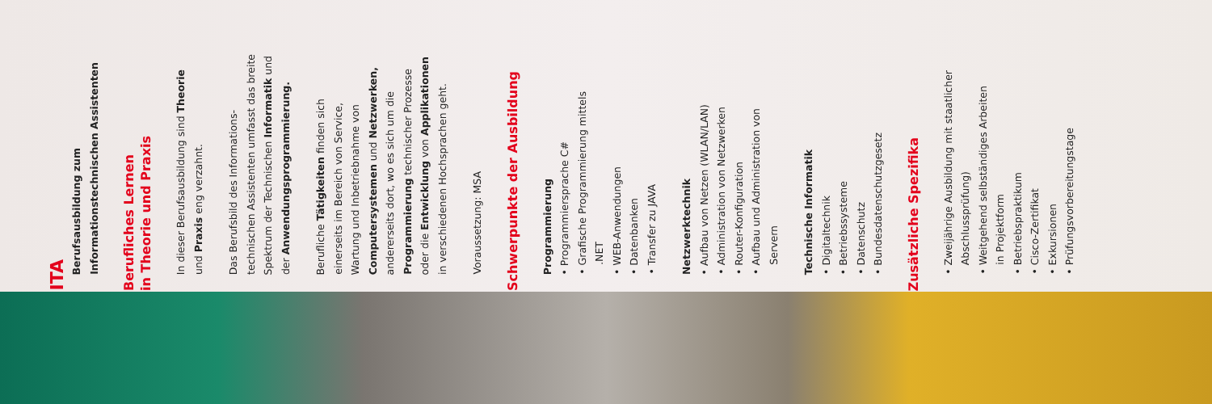ITA
Berufsausbildung zum
Informationstechnischen Assistenten
Berufliches Lernen
in Theorie und Praxis
In dieser Berufsausbildung sind Theorie
und Praxis eng verzahnt.
Das Berufsbild des Informations-
technischen Assistenten umfasst das breite
Spektrum der Technischen Informatik und
der Anwendungsprogrammierung.
Berufliche Tätigkeiten finden sich
einerseits im Bereich von Service,
Wartung und Inbetriebnahme von
Computersystemen und Netzwerken,
andererseits dort, wo es sich um die
Programmierung technischer Prozesse
oder die Entwicklung von Applikationen
in verschiedenen Hochsprachen geht.
Voraussetzung: MSA
Schwerpunkte der Ausbildung
Programmierung
• Programmiersprache C#
• Grafische Programmierung mittels
.NET
• WEB-Anwendungen
• Datenbanken
• Transfer zu JAVA
Netzwerktechnik
• Aufbau von Netzen (WLAN/LAN)
• Administration von Netzwerken
• Router-Konfiguration
• Aufbau und Administration von
Servern
Technische Informatik
• Digitaltechnik
• Betriebssysteme
• Datenschutz
• Bundesdatenschutzgesetz
Zusätzliche Spezifika
• Zweijährige Ausbildung mit staatlicher
Abschlussprüfung)
• Weitgehend selbständiges Arbeiten
in Projektform
• Betriebspraktikum
• Cisco-Zertifikat
• Exkursionen
• Prüfungsvorbereitungstage